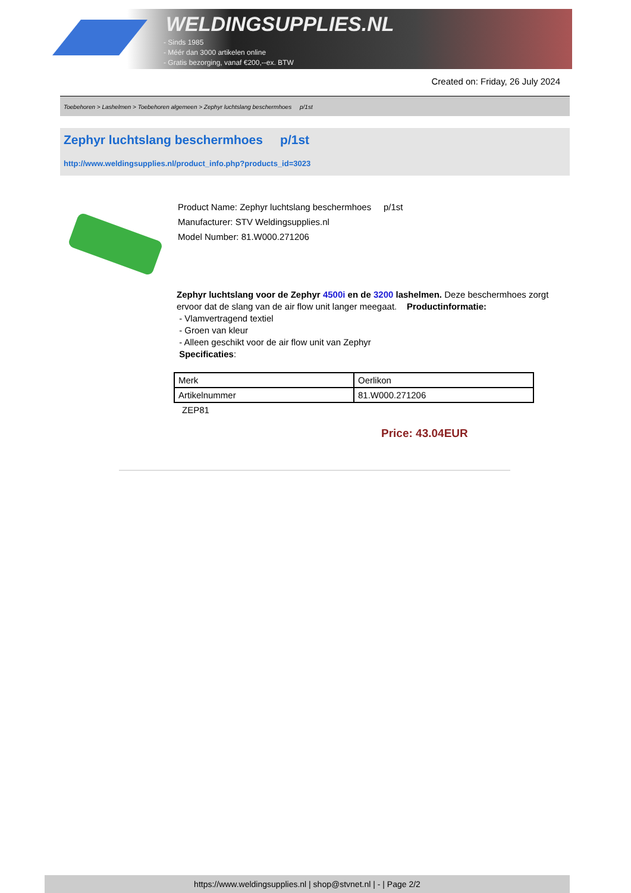WELDINGSUPPLIES.NL
- Sinds 1985
- Méér dan 3000 artikelen online
- Gratis bezorging, vanaf €200,--ex. BTW
Created on: Friday, 26 July 2024
Toebehoren > Lashelmen > Toebehoren algemeen > Zephyr luchtslang beschermhoes p/1st
Zephyr luchtslang beschermhoes p/1st
http://www.weldingsupplies.nl/product_info.php?products_id=3023
Product Name: Zephyr luchtslang beschermhoes p/1st
Manufacturer: STV Weldingsupplies.nl
Model Number: 81.W000.271206
Zephyr luchtslang voor de Zephyr 4500i en de 3200 lashelmen. Deze beschermhoes zorgt ervoor dat de slang van de air flow unit langer meegaat. Productinformatie:
- Vlamvertragend textiel
- Groen van kleur
- Alleen geschikt voor de air flow unit van Zephyr
Specificaties:
| Merk | Oerlikon |
| Artikelnummer | 81.W000.271206 |
ZEP81
Price: 43.04EUR
https://www.weldingsupplies.nl | shop@stvnet.nl | - | Page 2/2